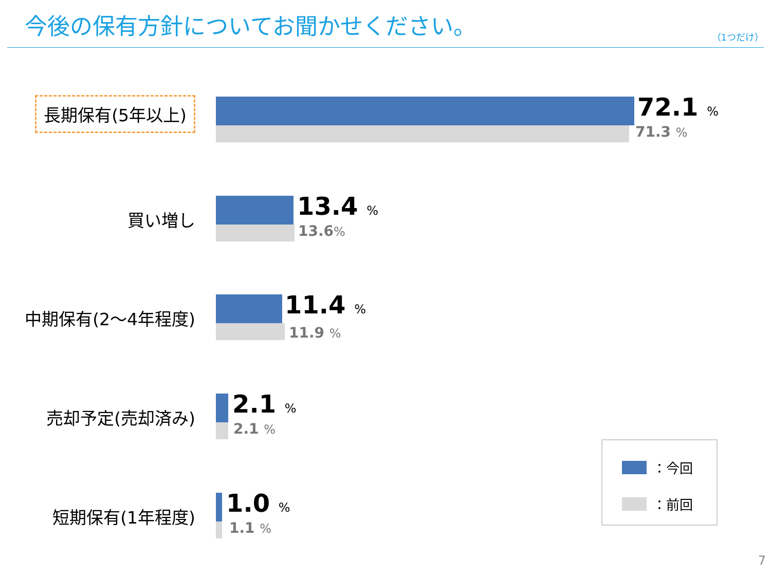今後の保有方針についてお聞かせください。
（1つだけ）
長期保有(5年以上) 72.1 %
71.3 %
買い増し 13.4 %
13.6%
中期保有(2～4年程度) 11.4 %
11.9 %
売却予定(売却済み) 2.1 %
2.1 %
短期保有(1年程度) 1.0 %
1.1 %
：今回
：前回
7